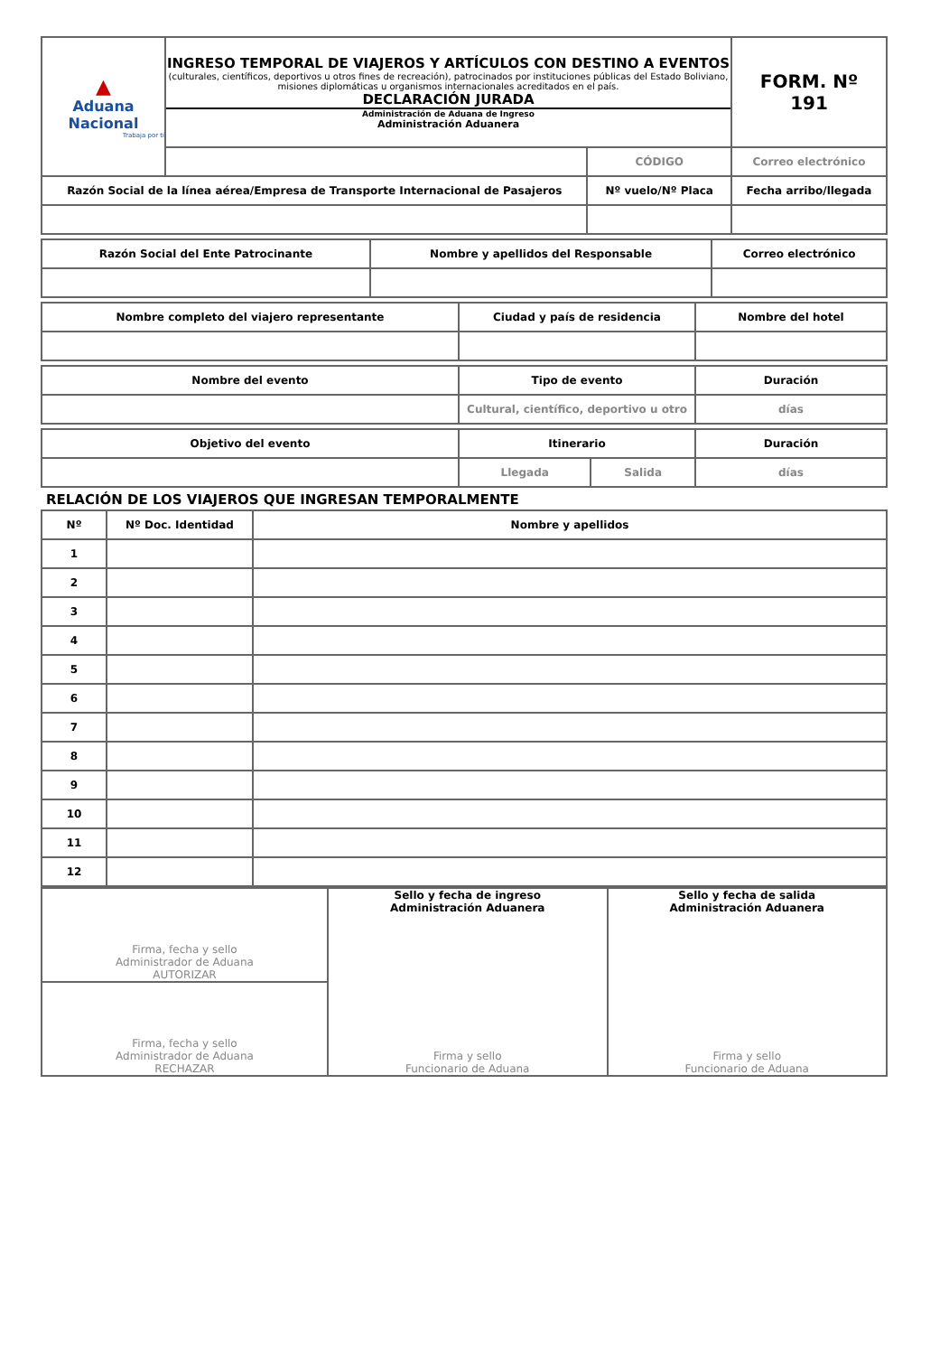| ▲ Aduana Nacional Trabaja por ti | INGRESO TEMPORAL DE VIAJEROS Y ARTÍCULOS CON DESTINO A EVENTOS (culturales, científicos, deportivos u otros fines de recreación), patrocinados por instituciones públicas del Estado Boliviano, misiones diplomáticas u organismos internacionales acreditados en el país. DECLARACIÓN JURADA Administración de Aduana de Ingreso Administración Aduanera | | FORM. Nº 191 |
| | | CÓDIGO | Correo electrónico |
| Razón Social de la línea aérea/Empresa de Transporte Internacional de Pasajeros | | Nº vuelo/Nº Placa | Fecha arribo/llegada |
| Razón Social del Ente Patrocinante | Nombre y apellidos del Responsable | Correo electrónico |
| --- | --- | --- |
| Nombre completo del viajero representante | Ciudad y país de residencia | Nombre del hotel |
| --- | --- | --- |
| Nombre del evento | Tipo de evento | Duración |
| --- | --- | --- |
| | Cultural, científico, deportivo u otro | días |
| Objetivo del evento | Itinerario | | Duración |
| --- | --- | --- | --- |
| | Llegada | Salida | días |
RELACIÓN DE LOS VIAJEROS QUE INGRESAN TEMPORALMENTE
| Nº | Nº Doc. Identidad | Nombre y apellidos |
| --- | --- | --- |
| 1 | | |
| 2 | | |
| 3 | | |
| 4 | | |
| 5 | | |
| 6 | | |
| 7 | | |
| 8 | | |
| 9 | | |
| 10 | | |
| 11 | | |
| 12 | | |
| Firma, fecha y sello Administrador de Aduana AUTORIZAR | Sello y fecha de ingreso Administración Aduanera Firma y sello Funcionario de Aduana | Sello y fecha de salida Administración Aduanera Firma y sello Funcionario de Aduana |
| Firma, fecha y sello Administrador de Aduana RECHAZAR | | |